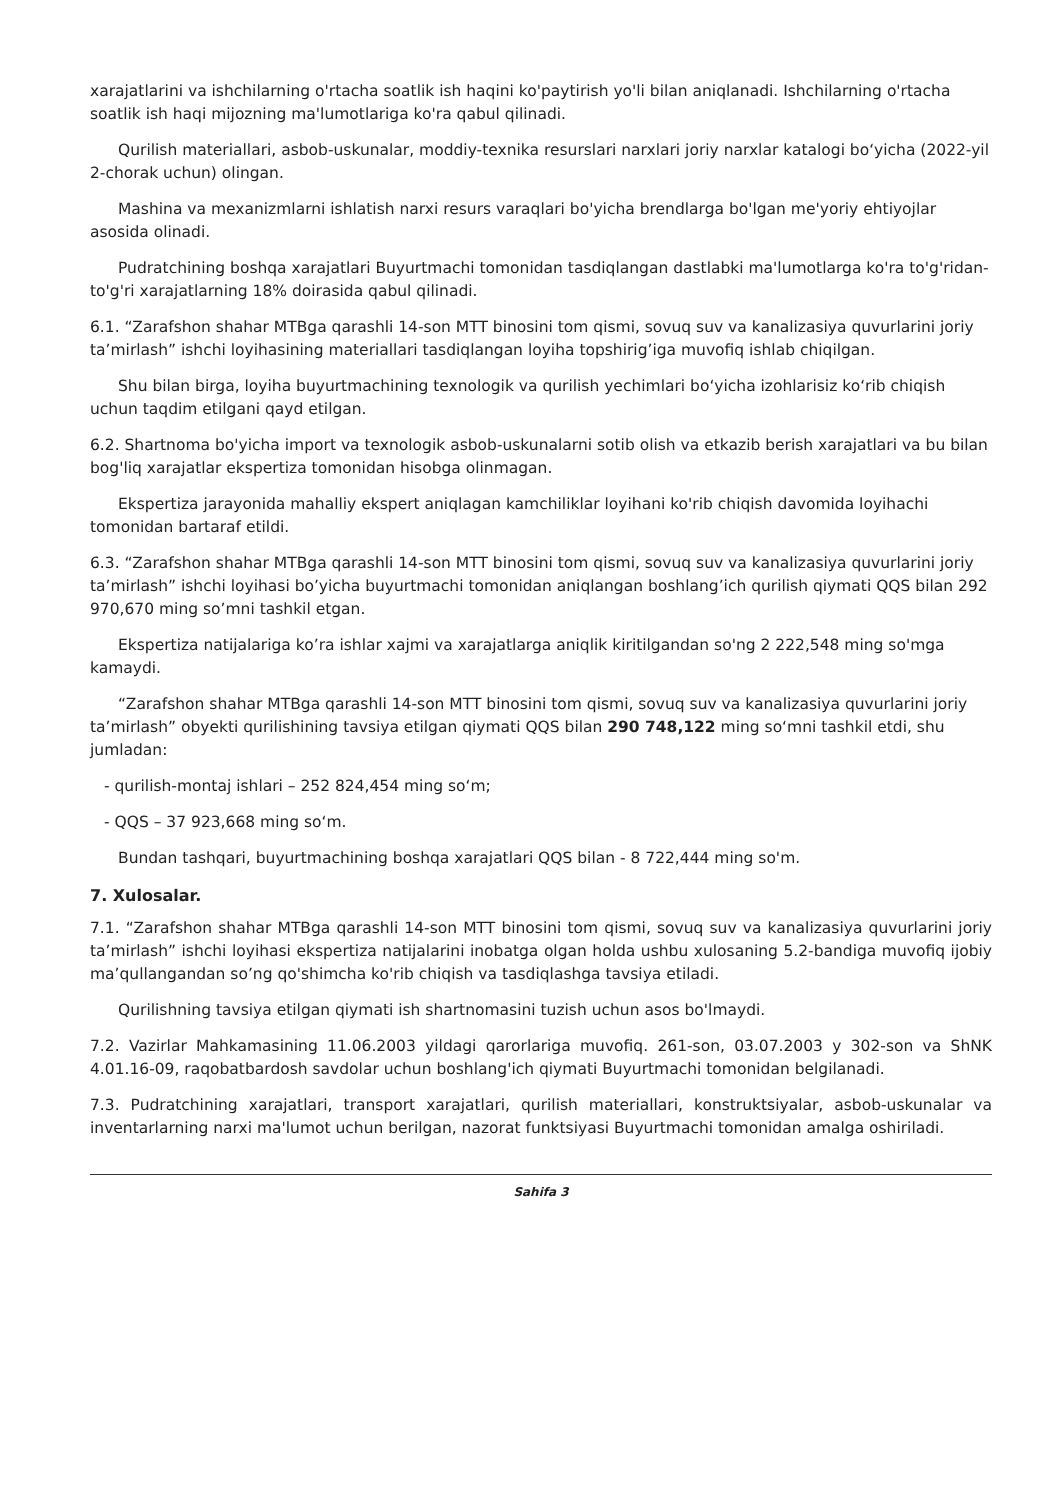xarajatlarini va ishchilarning o'rtacha soatlik ish haqini ko'paytirish yo'li bilan aniqlanadi. Ishchilarning o'rtacha soatlik ish haqi mijozning ma'lumotlariga ko'ra qabul qilinadi.
Qurilish materiallari, asbob-uskunalar, moddiy-texnika resurslari narxlari joriy narxlar katalogi bo‘yicha (2022-yil 2-chorak uchun) olingan.
Mashina va mexanizmlarni ishlatish narxi resurs varaqlari bo'yicha brendlarga bo'lgan me'yoriy ehtiyojlar asosida olinadi.
Pudratchining boshqa xarajatlari Buyurtmachi tomonidan tasdiqlangan dastlabki ma'lumotlarga ko'ra to'g'ridan-to'g'ri xarajatlarning 18% doirasida qabul qilinadi.
6.1. “Zarafshon shahar MTBga qarashli 14-son MTT binosini tom qismi, sovuq suv va kanalizasiya quvurlarini joriy ta’mirlash” ishchi loyihasining materiallari tasdiqlangan loyiha topshirig’iga muvofiq ishlab chiqilgan.
Shu bilan birga, loyiha buyurtmachining texnologik va qurilish yechimlari bo‘yicha izohlarisiz ko‘rib chiqish uchun taqdim etilgani qayd etilgan.
6.2. Shartnoma bo'yicha import va texnologik asbob-uskunalarni sotib olish va etkazib berish xarajatlari va bu bilan bog'liq xarajatlar ekspertiza tomonidan hisobga olinmagan.
Ekspertiza jarayonida mahalliy ekspert aniqlagan kamchiliklar loyihani ko'rib chiqish davomida loyihachi tomonidan bartaraf etildi.
6.3. “Zarafshon shahar MTBga qarashli 14-son MTT binosini tom qismi, sovuq suv va kanalizasiya quvurlarini joriy ta’mirlash” ishchi loyihasi bo’yicha buyurtmachi tomonidan aniqlangan boshlang’ich qurilish qiymati QQS bilan 292 970,670 ming so’mni tashkil etgan.
Ekspertiza natijalariga ko’ra ishlar xajmi va xarajatlarga aniqlik kiritilgandan so'ng 2 222,548 ming so'mga kamaydi.
“Zarafshon shahar MTBga qarashli 14-son MTT binosini tom qismi, sovuq suv va kanalizasiya quvurlarini joriy ta’mirlash” obyekti qurilishining tavsiya etilgan qiymati QQS bilan 290 748,122 ming so‘mni tashkil etdi, shu jumladan:
- qurilish-montaj ishlari – 252 824,454 ming so‘m;
- QQS – 37 923,668 ming so‘m.
Bundan tashqari, buyurtmachining boshqa xarajatlari QQS bilan - 8 722,444 ming so'm.
7. Xulosalar.
7.1. “Zarafshon shahar MTBga qarashli 14-son MTT binosini tom qismi, sovuq suv va kanalizasiya quvurlarini joriy ta’mirlash” ishchi loyihasi ekspertiza natijalarini inobatga olgan holda ushbu xulosaning 5.2-bandiga muvofiq ijobiy ma’qullangandan so’ng qo'shimcha ko'rib chiqish va tasdiqlashga tavsiya etiladi.
Qurilishning tavsiya etilgan qiymati ish shartnomasini tuzish uchun asos bo'lmaydi.
7.2. Vazirlar Mahkamasining 11.06.2003 yildagi qarorlariga muvofiq. 261-son, 03.07.2003 y 302-son va ShNK 4.01.16-09, raqobatbardosh savdolar uchun boshlang'ich qiymati Buyurtmachi tomonidan belgilanadi.
7.3. Pudratchining xarajatlari, transport xarajatlari, qurilish materiallari, konstruktsiyalar, asbob-uskunalar va inventarlarning narxi ma'lumot uchun berilgan, nazorat funktsiyasi Buyurtmachi tomonidan amalga oshiriladi.
Sahifa 3